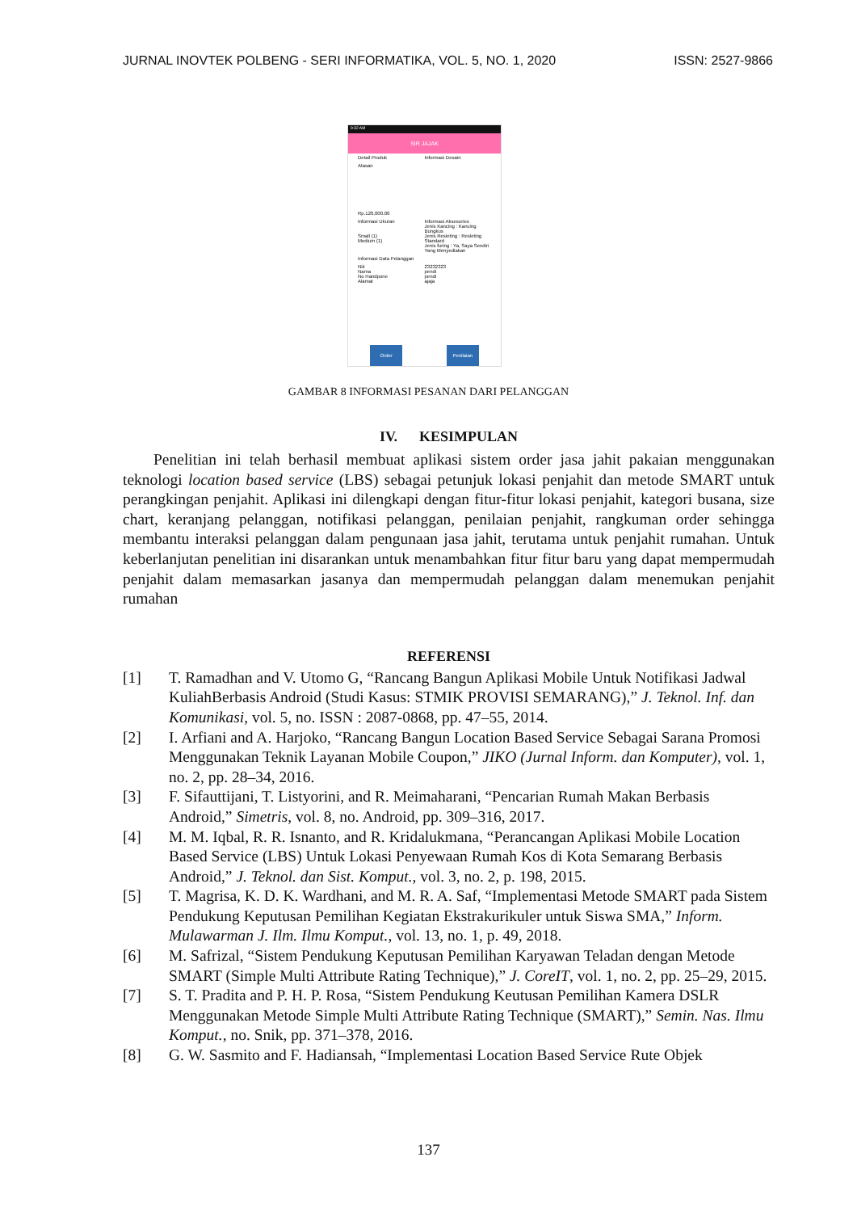JURNAL INOVTEK POLBENG - SERI INFORMATIKA, VOL. 5, NO. 1, 2020 ISSN: 2527-9866
9:32 AM
SIR JAJAK
Detail Produk Informasi Desain
Atasan
Rp.120,000.00
Informasi Ukuran
Small (1)
Medium (1)
Informasi Aksesories
Jenis Kancing : Kancing Bungkus
Jenis Resleting : Resleting Standard
Jenis furing : Ya, Saya Sendiri Yang Menyediakan
Informasi Data Pelanggan
Nik
Nama
No Handpone
Alamat
23232323
pendi
pendi
ajaja
Order Penilaian
GAMBAR 8 INFORMASI PESANAN DARI PELANGGAN
IV. KESIMPULAN
Penelitian ini telah berhasil membuat aplikasi sistem order jasa jahit pakaian menggunakan teknologi location based service (LBS) sebagai petunjuk lokasi penjahit dan metode SMART untuk perangkingan penjahit. Aplikasi ini dilengkapi dengan fitur-fitur lokasi penjahit, kategori busana, size chart, keranjang pelanggan, notifikasi pelanggan, penilaian penjahit, rangkuman order sehingga membantu interaksi pelanggan dalam pengunaan jasa jahit, terutama untuk penjahit rumahan. Untuk keberlanjutan penelitian ini disarankan untuk menambahkan fitur fitur baru yang dapat mempermudah penjahit dalam memasarkan jasanya dan mempermudah pelanggan dalam menemukan penjahit rumahan
REFERENSI
[1] T. Ramadhan and V. Utomo G, “Rancang Bangun Aplikasi Mobile Untuk Notifikasi Jadwal KuliahBerbasis Android (Studi Kasus: STMIK PROVISI SEMARANG),” J. Teknol. Inf. dan Komunikasi, vol. 5, no. ISSN : 2087-0868, pp. 47–55, 2014.
[2] I. Arfiani and A. Harjoko, “Rancang Bangun Location Based Service Sebagai Sarana Promosi Menggunakan Teknik Layanan Mobile Coupon,” JIKO (Jurnal Inform. dan Komputer), vol. 1, no. 2, pp. 28–34, 2016.
[3] F. Sifauttijani, T. Listyorini, and R. Meimaharani, “Pencarian Rumah Makan Berbasis Android,” Simetris, vol. 8, no. Android, pp. 309–316, 2017.
[4] M. M. Iqbal, R. R. Isnanto, and R. Kridalukmana, “Perancangan Aplikasi Mobile Location Based Service (LBS) Untuk Lokasi Penyewaan Rumah Kos di Kota Semarang Berbasis Android,” J. Teknol. dan Sist. Komput., vol. 3, no. 2, p. 198, 2015.
[5] T. Magrisa, K. D. K. Wardhani, and M. R. A. Saf, “Implementasi Metode SMART pada Sistem Pendukung Keputusan Pemilihan Kegiatan Ekstrakurikuler untuk Siswa SMA,” Inform. Mulawarman J. Ilm. Ilmu Komput., vol. 13, no. 1, p. 49, 2018.
[6] M. Safrizal, “Sistem Pendukung Keputusan Pemilihan Karyawan Teladan dengan Metode SMART (Simple Multi Attribute Rating Technique),” J. CoreIT, vol. 1, no. 2, pp. 25–29, 2015.
[7] S. T. Pradita and P. H. P. Rosa, “Sistem Pendukung Keutusan Pemilihan Kamera DSLR Menggunakan Metode Simple Multi Attribute Rating Technique (SMART),” Semin. Nas. Ilmu Komput., no. Snik, pp. 371–378, 2016.
[8] G. W. Sasmito and F. Hadiansah, “Implementasi Location Based Service Rute Objek
137